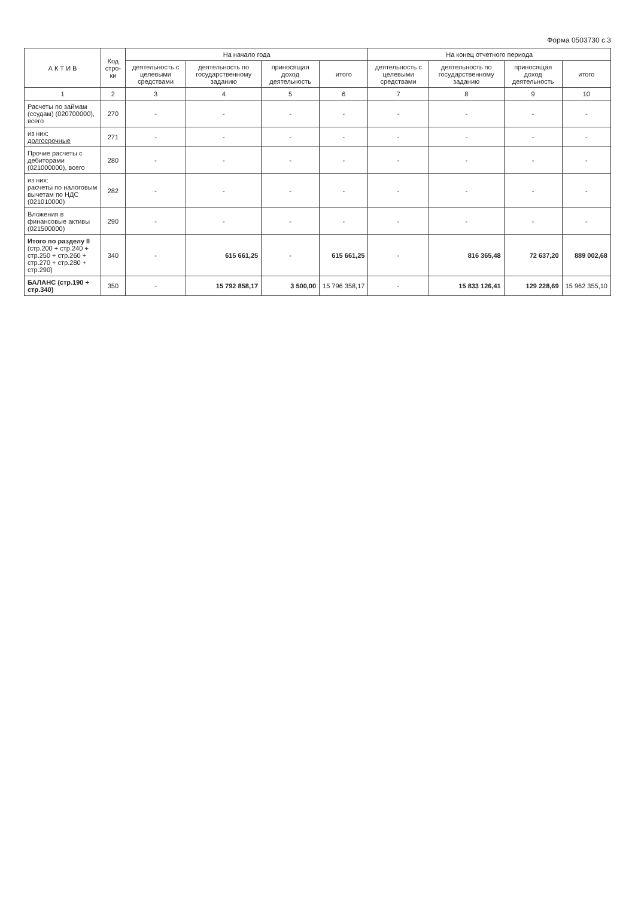Форма 0503730 с.3
| А К Т И В | Код стро- ки | На начало года | | | | На конец отчетного периода | | | |
| --- | --- | --- | --- | --- | --- | --- | --- | --- | --- |
| | | деятельность с целевыми средствами | деятельность по государственному заданию | приносящая доход деятельность | итого | деятельность с целевыми средствами | деятельность по государственному заданию | приносящая доход деятельность | итого |
| 1 | 2 | 3 | 4 | 5 | 6 | 7 | 8 | 9 | 10 |
| Расчеты по займам (ссудам) (020700000), всего | 270 | - | - | - | - | - | - | - | - |
| из них: долгосрочные | 271 | - | - | - | - | - | - | - | - |
| Прочие расчеты с дебиторами (021000000), всего | 280 | - | - | - | - | - | - | - | - |
| из них: расчеты по налоговым вычетам по НДС (021010000) | 282 | - | - | - | - | - | - | - | - |
| Вложения в финансовые активы (021500000) | 290 | - | - | - | - | - | - | - | - |
| Итого по разделу II (стр.200 + стр.240 + стр.250 + стр.260 + стр.270 + стр.280 + стр.290) | 340 | - | 615 661,25 | - | 615 661,25 | - | 816 365,48 | 72 637,20 | 889 002,68 |
| БАЛАНС (стр.190 + стр.340) | 350 | - | 15 792 858,17 | 3 500,00 | 15 796 358,17 | - | 15 833 126,41 | 129 228,69 | 15 962 355,10 |